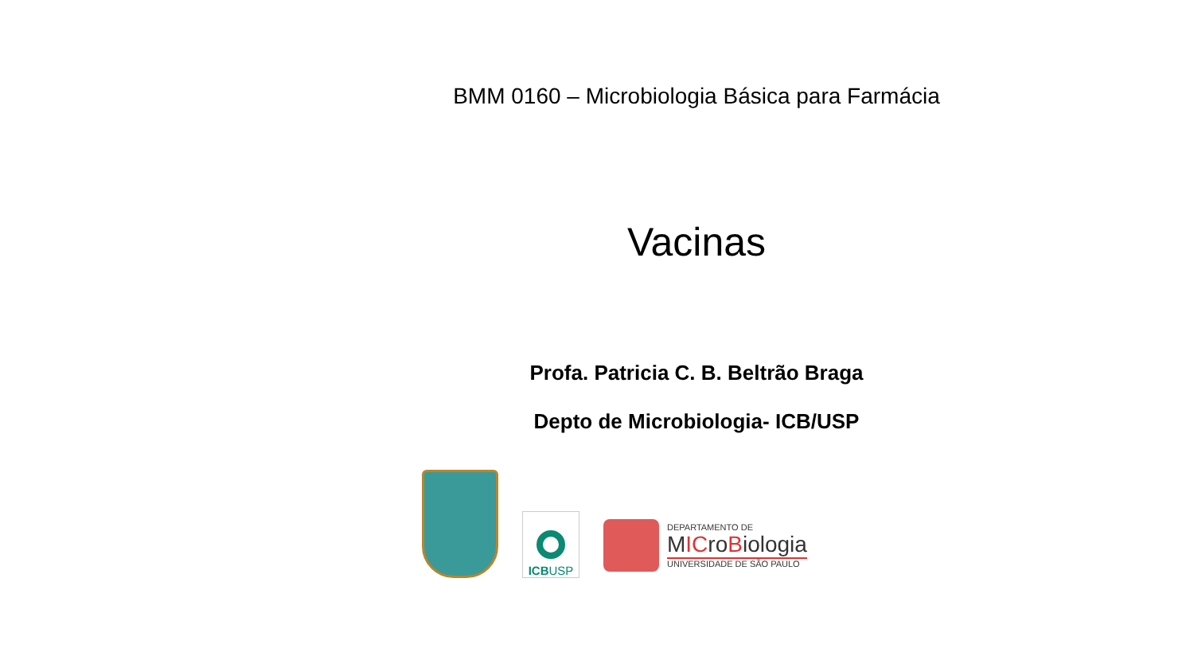BMM 0160 – Microbiologia Básica para Farmácia
Vacinas
Profa. Patricia C. B. Beltrão Braga
Depto de Microbiologia- ICB/USP
ICBUSP
DEPARTAMENTO DE
MICroBiologia
UNIVERSIDADE DE SÃO PAULO